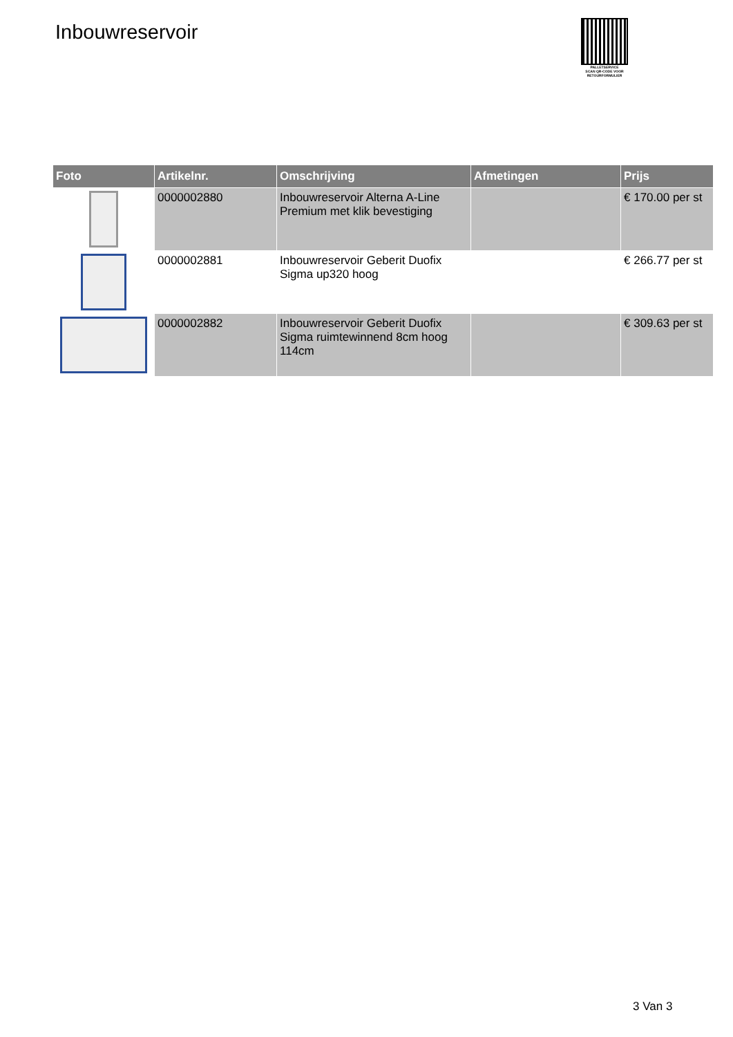Inbouwreservoir
PALLETSERVICE
SCAN QR-CODE VOOR RETOURFORMULIER
| Foto | Artikelnr. | Omschrijving | Afmetingen | Prijs |
| --- | --- | --- | --- | --- |
| | 0000002880 | Inbouwreservoir Alterna A-Line Premium met klik bevestiging | | € 170.00 per st |
| | 0000002881 | Inbouwreservoir Geberit Duofix Sigma up320 hoog | | € 266.77 per st |
| | 0000002882 | Inbouwreservoir Geberit Duofix Sigma ruimtewinnend 8cm hoog 114cm | | € 309.63 per st |
3 Van 3